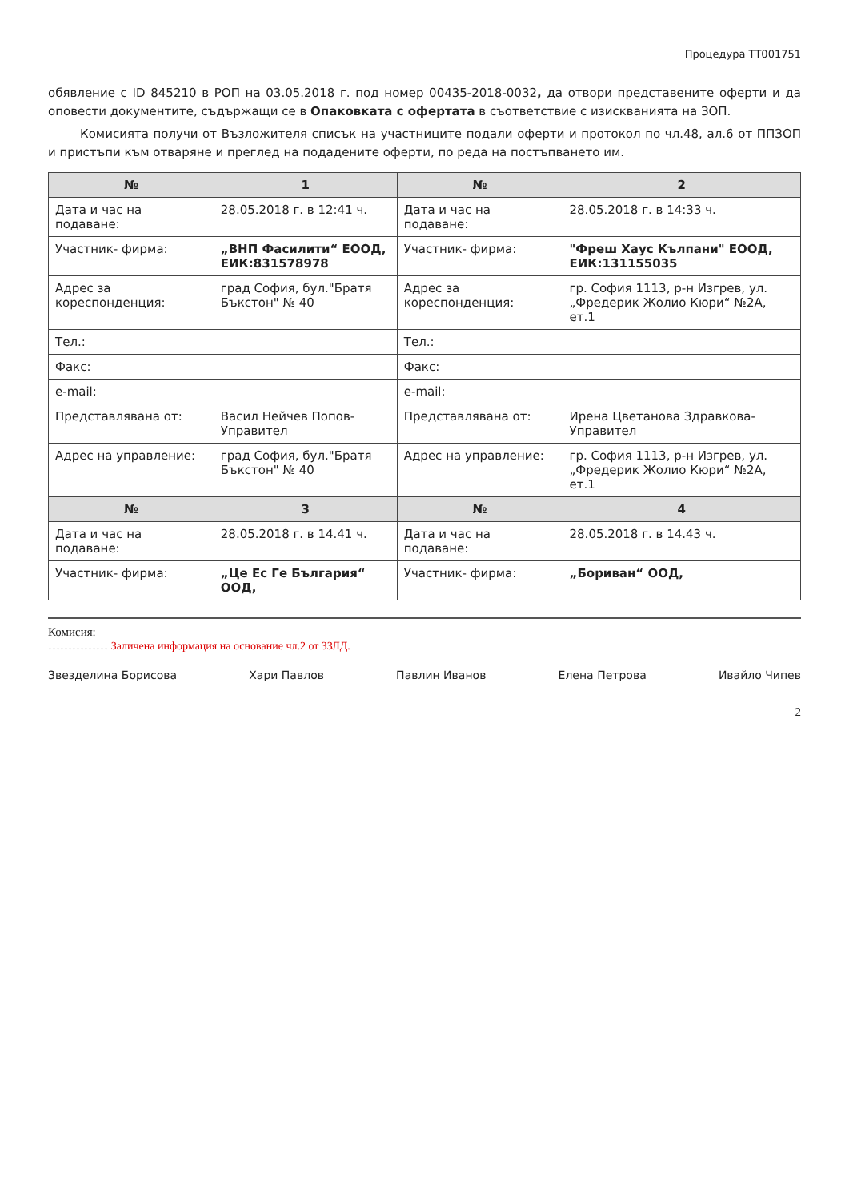Процедура ТТ001751
обявление с ID 845210 в РОП на 03.05.2018 г. под номер 00435-2018-0032, да отвори представените оферти и да оповести документите, съдържащи се в Опаковката с офертата в съответствие с изискванията на ЗОП.
Комисията получи от Възложителя списък на участниците подали оферти и протокол по чл.48, ал.6 от ППЗОП и пристъпи към отваряне и преглед на подадените оферти, по реда на постъпването им.
| № | 1 | № | 2 |
| --- | --- | --- | --- |
| Дата и час на подаване: | 28.05.2018 г. в 12:41 ч. | Дата и час на подаване: | 28.05.2018 г. в 14:33 ч. |
| Участник- фирма: | „ВНП Фасилити“ ЕООД, ЕИК:831578978 | Участник- фирма: | "Фреш Хаус Кълпани" ЕООД, ЕИК:131155035 |
| Адрес за кореспонденция: | град София, бул."Братя Бъкстон" № 40 | Адрес за кореспонденция: | гр. София 1113, р-н Изгрев, ул. „Фредерик Жолио Кюри“ №2А, ет.1 |
| Тел.: | | Тел.: | |
| Факс: | | Факс: | |
| e-mail: | | e-mail: | |
| Представлявана от: | Васил Нейчев Попов-Управител | Представлявана от: | Ирена Цветанова Здравкова-Управител |
| Адрес на управление: | град София, бул."Братя Бъкстон" № 40 | Адрес на управление: | гр. София 1113, р-н Изгрев, ул. „Фредерик Жолио Кюри“ №2А, ет.1 |
| № | 3 | № | 4 |
| Дата и час на подаване: | 28.05.2018 г. в 14.41 ч. | Дата и час на подаване: | 28.05.2018 г. в 14.43 ч. |
| Участник- фирма: | „Це Ес Ге България“ ООД, | Участник- фирма: | „Бориван“ ООД, |
Комисия:
…………… Заличена информация на основание чл.2 от ЗЗЛД.
Звезделина Борисова Хари Павлов Павлин Иванов Елена Петрова Ивайло Чипев
2